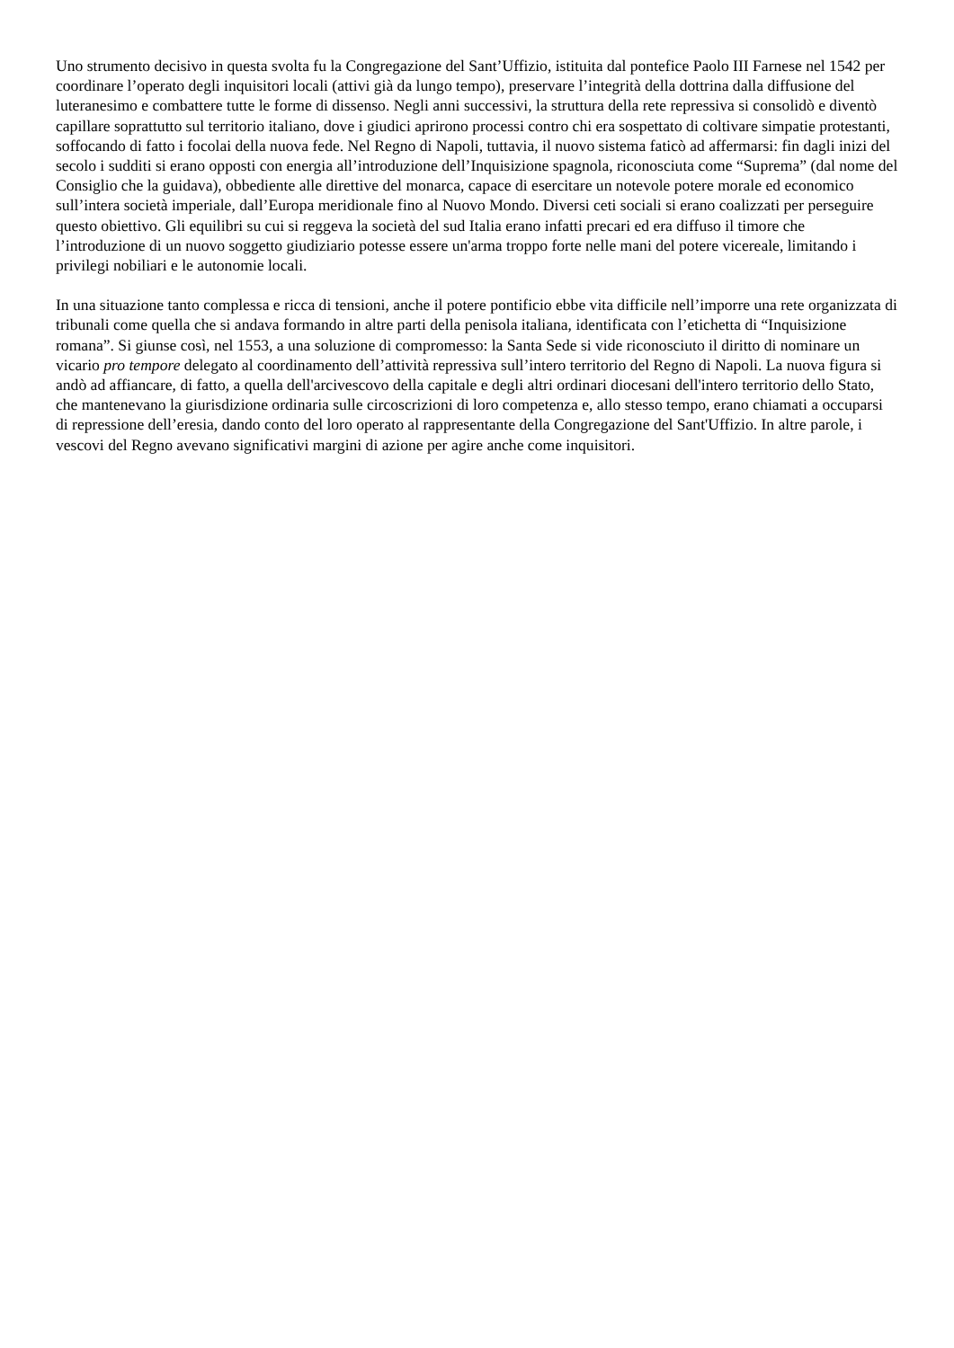Uno strumento decisivo in questa svolta fu la Congregazione del Sant’Uffizio, istituita dal pontefice Paolo III Farnese nel 1542 per coordinare l’operato degli inquisitori locali (attivi già da lungo tempo), preservare l’integrità della dottrina dalla diffusione del luteranesimo e combattere tutte le forme di dissenso. Negli anni successivi, la struttura della rete repressiva si consolidò e diventò capillare soprattutto sul territorio italiano, dove i giudici aprirono processi contro chi era sospettato di coltivare simpatie protestanti, soffocando di fatto i focolai della nuova fede. Nel Regno di Napoli, tuttavia, il nuovo sistema faticò ad affermarsi: fin dagli inizi del secolo i sudditi si erano opposti con energia all’introduzione dell’Inquisizione spagnola, riconosciuta come “Suprema” (dal nome del Consiglio che la guidava), obbediente alle direttive del monarca, capace di esercitare un notevole potere morale ed economico sull’intera società imperiale, dall’Europa meridionale fino al Nuovo Mondo. Diversi ceti sociali si erano coalizzati per perseguire questo obiettivo. Gli equilibri su cui si reggeva la società del sud Italia erano infatti precari ed era diffuso il timore che l’introduzione di un nuovo soggetto giudiziario potesse essere un'arma troppo forte nelle mani del potere vicereale, limitando i privilegi nobiliari e le autonomie locali.
In una situazione tanto complessa e ricca di tensioni, anche il potere pontificio ebbe vita difficile nell’imporre una rete organizzata di tribunali come quella che si andava formando in altre parti della penisola italiana, identificata con l’etichetta di “Inquisizione romana”. Si giunse così, nel 1553, a una soluzione di compromesso: la Santa Sede si vide riconosciuto il diritto di nominare un vicario pro tempore delegato al coordinamento dell’attività repressiva sull’intero territorio del Regno di Napoli. La nuova figura si andò ad affiancare, di fatto, a quella dell'arcivescovo della capitale e degli altri ordinari diocesani dell'intero territorio dello Stato, che mantenevano la giurisdizione ordinaria sulle circoscrizioni di loro competenza e, allo stesso tempo, erano chiamati a occuparsi di repressione dell’eresia, dando conto del loro operato al rappresentante della Congregazione del Sant'Uffizio. In altre parole, i vescovi del Regno avevano significativi margini di azione per agire anche come inquisitori.